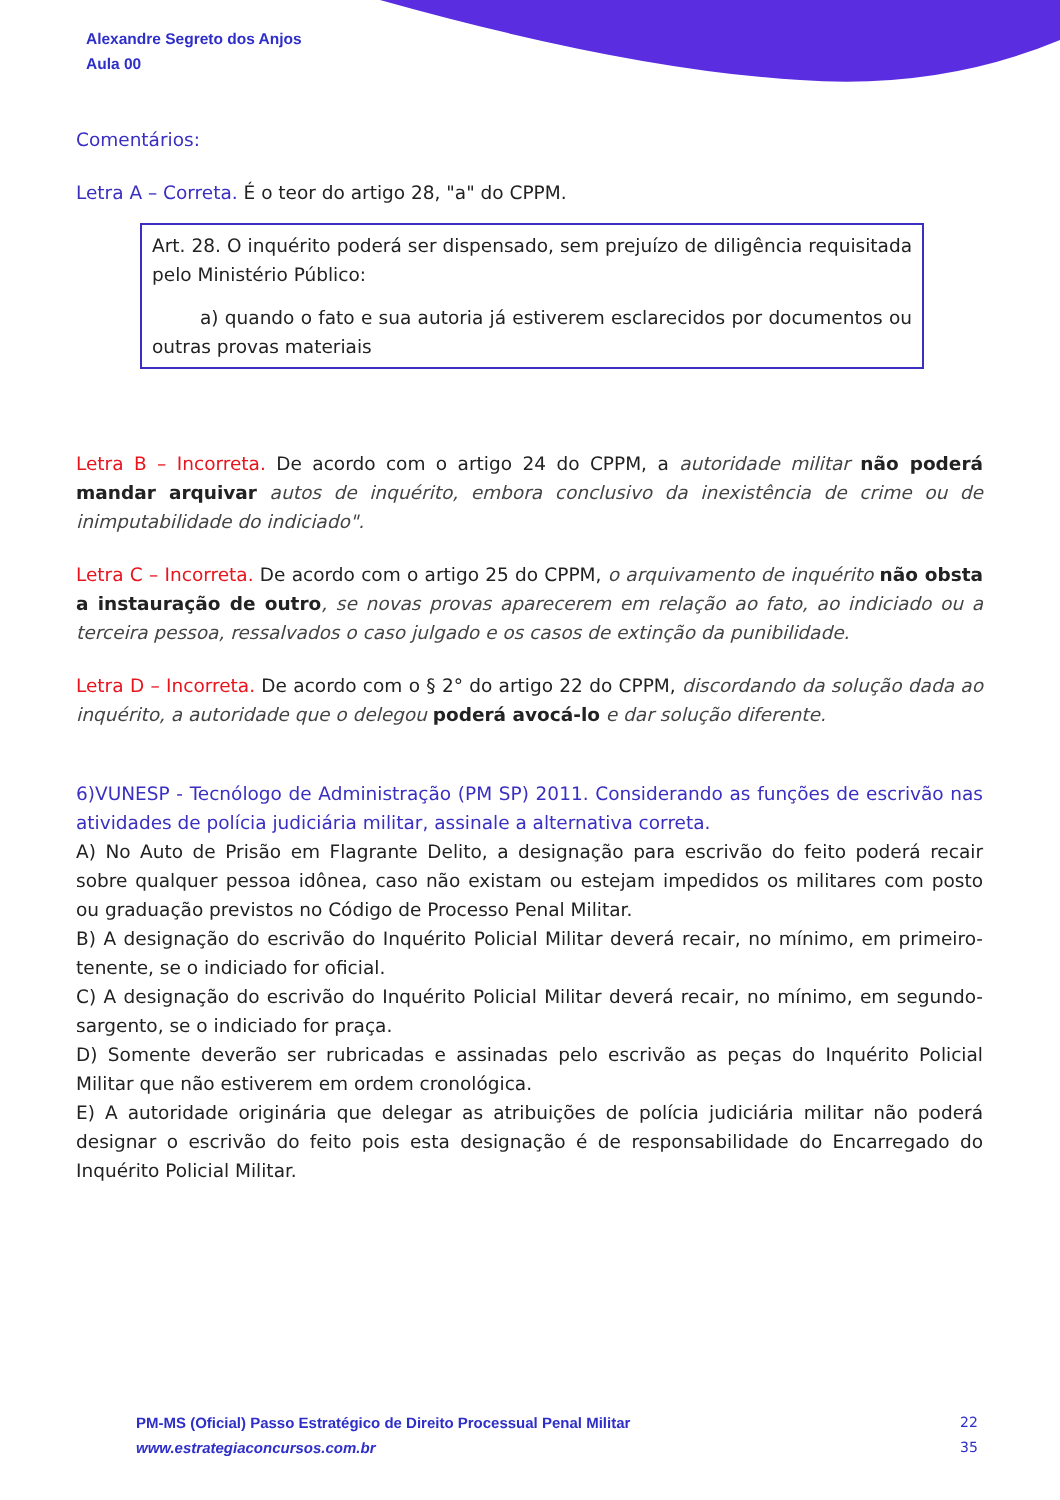Alexandre Segreto dos Anjos
Aula 00
Comentários:
Letra A – Correta. É o teor do artigo 28, "a" do CPPM.
Art. 28. O inquérito poderá ser dispensado, sem prejuízo de diligência requisitada pelo Ministério Público:
a) quando o fato e sua autoria já estiverem esclarecidos por documentos ou outras provas materiais
Letra B – Incorreta. De acordo com o artigo 24 do CPPM, a autoridade militar não poderá mandar arquivar autos de inquérito, embora conclusivo da inexistência de crime ou de inimputabilidade do indiciado".
Letra C – Incorreta. De acordo com o artigo 25 do CPPM, o arquivamento de inquérito não obsta a instauração de outro, se novas provas aparecerem em relação ao fato, ao indiciado ou a terceira pessoa, ressalvados o caso julgado e os casos de extinção da punibilidade.
Letra D – Incorreta. De acordo com o § 2° do artigo 22 do CPPM, discordando da solução dada ao inquérito, a autoridade que o delegou poderá avocá-lo e dar solução diferente.
6)VUNESP - Tecnólogo de Administração (PM SP) 2011. Considerando as funções de escrivão nas atividades de polícia judiciária militar, assinale a alternativa correta.
A) No Auto de Prisão em Flagrante Delito, a designação para escrivão do feito poderá recair sobre qualquer pessoa idônea, caso não existam ou estejam impedidos os militares com posto ou graduação previstos no Código de Processo Penal Militar.
B) A designação do escrivão do Inquérito Policial Militar deverá recair, no mínimo, em primeiro-tenente, se o indiciado for oficial.
C) A designação do escrivão do Inquérito Policial Militar deverá recair, no mínimo, em segundo-sargento, se o indiciado for praça.
D) Somente deverão ser rubricadas e assinadas pelo escrivão as peças do Inquérito Policial Militar que não estiverem em ordem cronológica.
E) A autoridade originária que delegar as atribuições de polícia judiciária militar não poderá designar o escrivão do feito pois esta designação é de responsabilidade do Encarregado do Inquérito Policial Militar.
PM-MS (Oficial) Passo Estratégico de Direito Processual Penal Militar
www.estrategiaconcursos.com.br
22
35